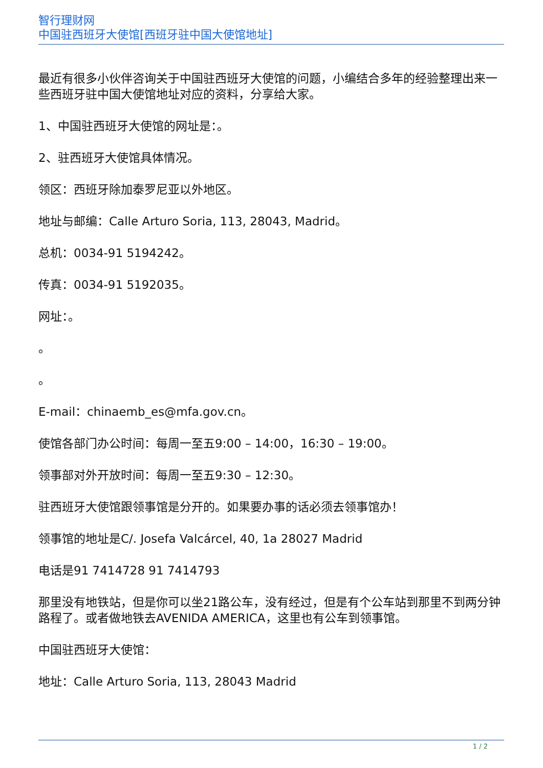智行理财网
中国驻西班牙大使馆[西班牙驻中国大使馆地址]
最近有很多小伙伴咨询关于中国驻西班牙大使馆的问题，小编结合多年的经验整理出来一些西班牙驻中国大使馆地址对应的资料，分享给大家。
1、中国驻西班牙大使馆的网址是：。
2、驻西班牙大使馆具体情况。
领区：西班牙除加泰罗尼亚以外地区。
地址与邮编：Calle Arturo Soria, 113, 28043, Madrid。
总机：0034-91 5194242。
传真：0034-91 5192035。
网址：。
。
。
E-mail：chinaemb_es@mfa.gov.cn。
使馆各部门办公时间：每周一至五9:00 – 14:00，16:30 – 19:00。
领事部对外开放时间：每周一至五9:30 – 12:30。
驻西班牙大使馆跟领事馆是分开的。如果要办事的话必须去领事馆办！
领事馆的地址是C/. Josefa Valcárcel, 40, 1a 28027 Madrid
电话是91 7414728 91 7414793
那里没有地铁站，但是你可以坐21路公车，没有经过，但是有个公车站到那里不到两分钟路程了。或者做地铁去AVENIDA AMERICA，这里也有公车到领事馆。
中国驻西班牙大使馆：
地址：Calle Arturo Soria, 113, 28043 Madrid
1 / 2